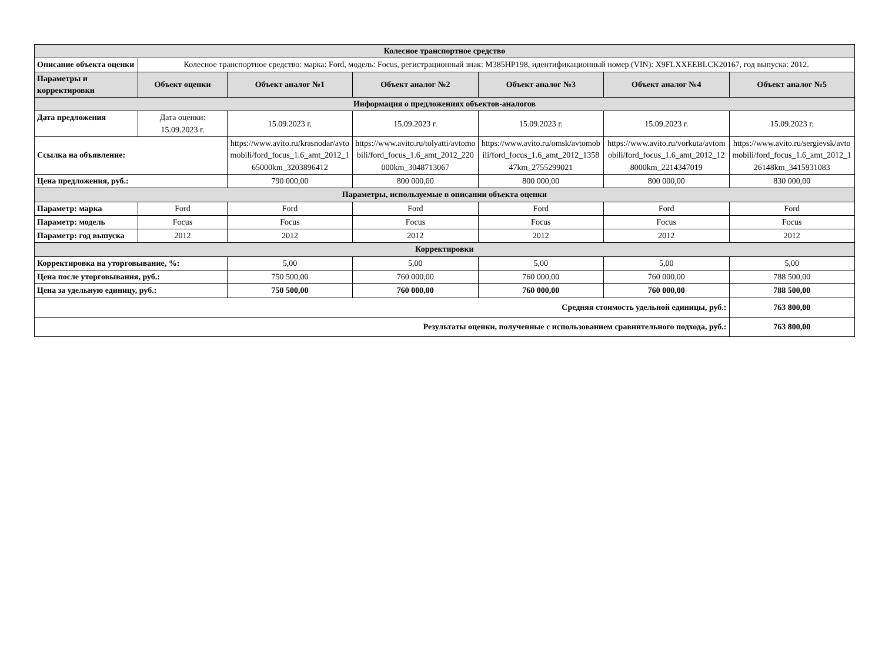| Колесное транспортное средство | | | | | | |
| --- | --- | --- | --- | --- | --- | --- |
| Описание объекта оценки | Колесное транспортное средство: марка: Ford, модель: Focus, регистрационный знак: М385НР198, идентификационный номер (VIN): X9FLXXEEBLCK20167, год выпуска: 2012. | | | | | |
| Параметры и корректировки | Объект оценки | Объект аналог №1 | Объект аналог №2 | Объект аналог №3 | Объект аналог №4 | Объект аналог №5 |
| Информация о предложениях объектов-аналогов | | | | | | |
| Дата предложения | Дата оценки: 15.09.2023 г. | 15.09.2023 г. | 15.09.2023 г. | 15.09.2023 г. | 15.09.2023 г. | 15.09.2023 г. |
| Ссылка на объявление: | | https://www.avito.ru/krasnodar/avtomobili/ford_focus_1.6_amt_2012_165000km_3203896412 | https://www.avito.ru/tolyatti/avtomobili/ford_focus_1.6_amt_2012_220000km_3048713067 | https://www.avito.ru/omsk/avtomobili/ford_focus_1.6_amt_2012_135847km_2755299021 | https://www.avito.ru/vorkuta/avtomobili/ford_focus_1.6_amt_2012_128000km_2214347019 | https://www.avito.ru/sergievsk/avtomobili/ford_focus_1.6_amt_2012_126148km_3415931083 |
| Цена предложения, руб.: | | 790 000,00 | 800 000,00 | 800 000,00 | 800 000,00 | 830 000,00 |
| Параметры, используемые в описании объекта оценки | | | | | | |
| Параметр: марка | Ford | Ford | Ford | Ford | Ford | Ford |
| Параметр: модель | Focus | Focus | Focus | Focus | Focus | Focus |
| Параметр: год выпуска | 2012 | 2012 | 2012 | 2012 | 2012 | 2012 |
| Корректировки | | | | | | |
| Корректировка на уторговывание, %: | | 5,00 | 5,00 | 5,00 | 5,00 | 5,00 |
| Цена после уторговывания, руб.: | | 750 500,00 | 760 000,00 | 760 000,00 | 760 000,00 | 788 500,00 |
| Цена за удельную единицу, руб.: | | 750 500,00 | 760 000,00 | 760 000,00 | 760 000,00 | 788 500,00 |
| Средняя стоимость удельной единицы, руб.: | | | | | | 763 800,00 |
| Результаты оценки, полученные с использованием сравнительного подхода, руб.: | | | | | | 763 800,00 |